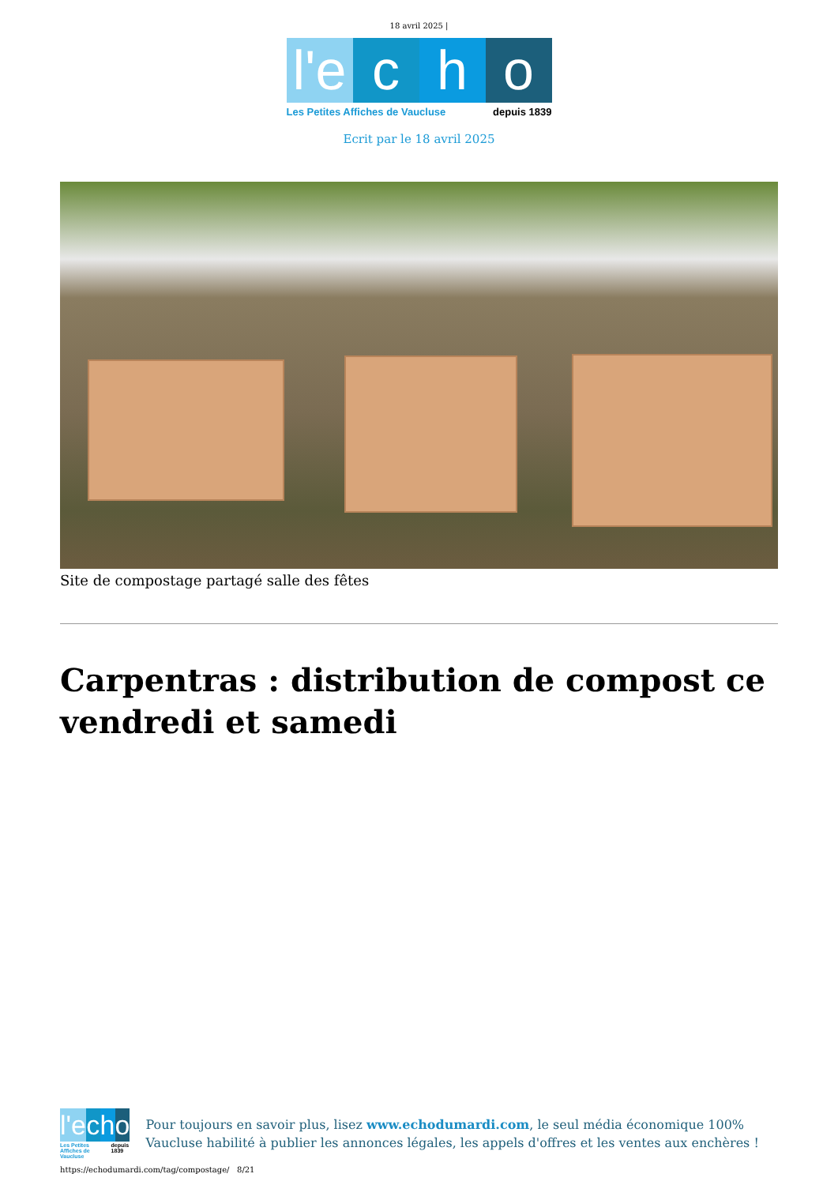18 avril 2025 |
l'e c h o
Les Petites Affiches de Vaucluse depuis 1839
Ecrit par le 18 avril 2025
Site de compostage partagé salle des fêtes
Carpentras : distribution de compost ce vendredi et samedi
l'e c h o
Les Petites Affiches de Vaucluse depuis 1839
Pour toujours en savoir plus, lisez www.echodumardi.com, le seul média économique 100% Vaucluse habilité à publier les annonces légales, les appels d'offres et les ventes aux enchères !
https://echodumardi.com/tag/compostage/ 8/21